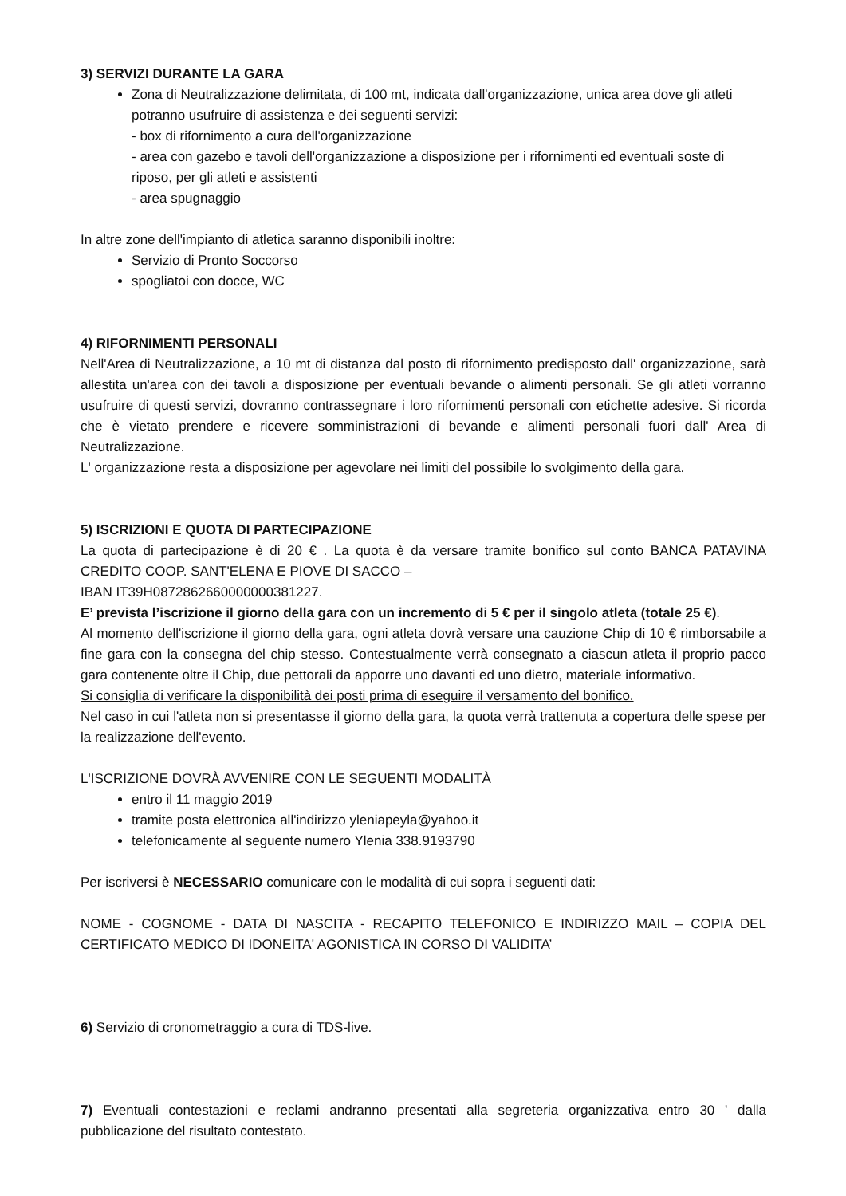3) SERVIZI DURANTE LA GARA
Zona di Neutralizzazione delimitata, di 100 mt, indicata dall'organizzazione, unica area dove gli atleti potranno usufruire di assistenza e dei seguenti servizi:
- box di rifornimento a cura dell'organizzazione
- area con gazebo e tavoli dell'organizzazione a disposizione per i rifornimenti ed eventuali soste di riposo, per gli atleti e assistenti
- area spugnaggio
In altre zone dell'impianto di atletica saranno disponibili inoltre:
Servizio di Pronto Soccorso
spogliatoi con docce, WC
4) RIFORNIMENTI PERSONALI
Nell'Area di Neutralizzazione, a 10 mt di distanza dal posto di rifornimento predisposto dall' organizzazione, sarà allestita un'area con dei tavoli a disposizione per eventuali bevande o alimenti personali. Se gli atleti vorranno usufruire di questi servizi, dovranno contrassegnare i loro rifornimenti personali con etichette adesive. Si ricorda che è vietato prendere e ricevere somministrazioni di bevande e alimenti personali fuori dall' Area di Neutralizzazione.
L' organizzazione resta a disposizione per agevolare nei limiti del possibile lo svolgimento della gara.
5) ISCRIZIONI E QUOTA DI PARTECIPAZIONE
La quota di partecipazione è di 20 € . La quota è da versare tramite bonifico sul conto BANCA PATAVINA CREDITO COOP. SANT'ELENA E PIOVE DI SACCO –
IBAN IT39H0872862660000000381227.
E’ prevista l’iscrizione il giorno della gara con un incremento di 5 € per il singolo atleta (totale 25 €).
Al momento dell'iscrizione il giorno della gara, ogni atleta dovrà versare una cauzione Chip di 10 € rimborsabile a fine gara con la consegna del chip stesso. Contestualmente verrà consegnato a ciascun atleta il proprio pacco gara contenente oltre il Chip, due pettorali da apporre uno davanti ed uno dietro, materiale informativo.
Si consiglia di verificare la disponibilità dei posti prima di eseguire il versamento del bonifico.
Nel caso in cui l'atleta non si presentasse il giorno della gara, la quota verrà trattenuta a copertura delle spese per la realizzazione dell'evento.
L'ISCRIZIONE DOVRÀ AVVENIRE CON LE SEGUENTI MODALITÀ
entro il 11 maggio 2019
tramite posta elettronica all'indirizzo yleniapeyla@yahoo.it
telefonicamente al seguente numero Ylenia 338.9193790
Per iscriversi è NECESSARIO comunicare con le modalità di cui sopra i seguenti dati:
NOME - COGNOME - DATA DI NASCITA - RECAPITO TELEFONICO E INDIRIZZO MAIL – COPIA DEL CERTIFICATO MEDICO DI IDONEITA' AGONISTICA IN CORSO DI VALIDITA’
6) Servizio di cronometraggio a cura di TDS-live.
7) Eventuali contestazioni e reclami andranno presentati alla segreteria organizzativa entro 30 ' dalla pubblicazione del risultato contestato.